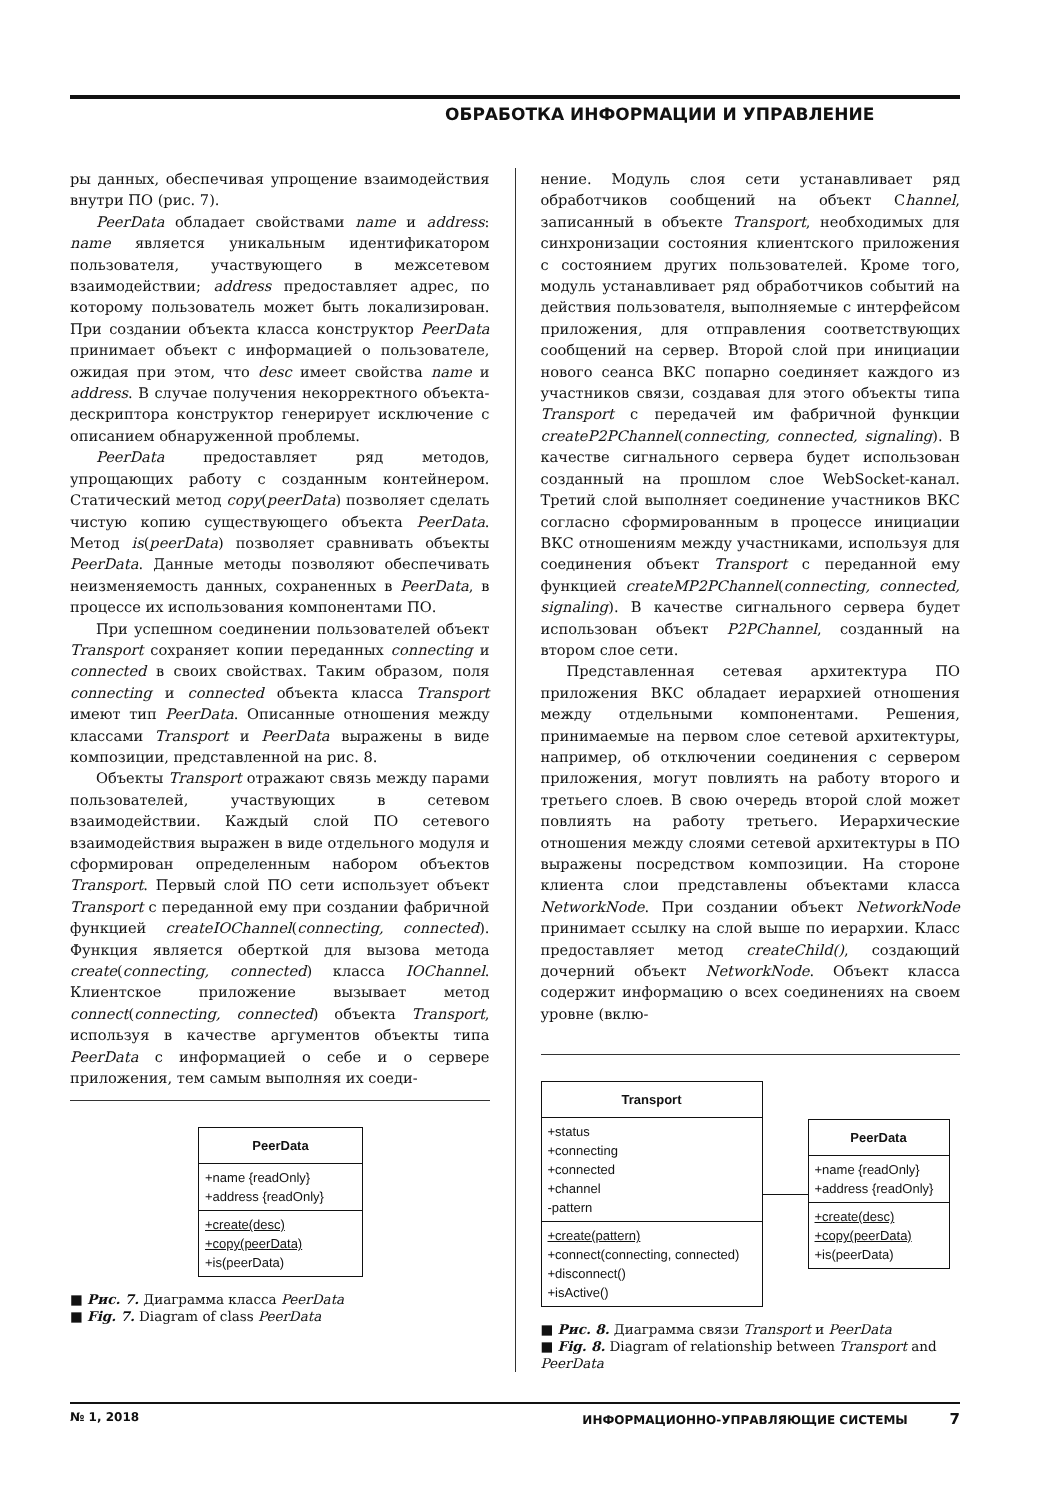ОБРАБОТКА ИНФОРМАЦИИ И УПРАВЛЕНИЕ
ры данных, обеспечивая упрощение взаимодействия внутри ПО (рис. 7).
PeerData обладает свойствами name и address: name является уникальным идентификатором пользователя, участвующего в межсетевом взаимодействии; address предоставляет адрес, по которому пользователь может быть локализирован. При создании объекта класса конструктор PeerData принимает объект с информацией о пользователе, ожидая при этом, что desc имеет свойства name и address. В случае получения некорректного объекта-дескриптора конструктор генерирует исключение с описанием обнаруженной проблемы.
PeerData предоставляет ряд методов, упрощающих работу с созданным контейнером. Статический метод copy(peerData) позволяет сделать чистую копию существующего объекта PeerData. Метод is(peerData) позволяет сравнивать объекты PeerData. Данные методы позволяют обеспечивать неизменяемость данных, сохраненных в PeerData, в процессе их использования компонентами ПО.
При успешном соединении пользователей объект Transport сохраняет копии переданных connecting и connected в своих свойствах. Таким образом, поля connecting и connected объекта класса Transport имеют тип PeerData. Описанные отношения между классами Transport и PeerData выражены в виде композиции, представленной на рис. 8.
Объекты Transport отражают связь между парами пользователей, участвующих в сетевом взаимодействии. Каждый слой ПО сетевого взаимодействия выражен в виде отдельного модуля и сформирован определенным набором объектов Transport. Первый слой ПО сети использует объект Transport с переданной ему при создании фабричной функцией createIOChannel(connecting, connected). Функция является оберткой для вызова метода create(connecting, connected) класса IOChannel. Клиентское приложение вызывает метод connect(connecting, connected) объекта Transport, используя в качестве аргументов объекты типа PeerData с информацией о себе и о сервере приложения, тем самым выполняя их соеди-
PeerData
+name {readOnly}
+address {readOnly}
+create(desc)
+copy(peerData)
+is(peerData)
■ Рис. 7. Диаграмма класса PeerData
■ Fig. 7. Diagram of class PeerData
нение. Модуль слоя сети устанавливает ряд обработчиков сообщений на объект Channel, записанный в объекте Transport, необходимых для синхронизации состояния клиентского приложения с состоянием других пользователей. Кроме того, модуль устанавливает ряд обработчиков событий на действия пользователя, выполняемые с интерфейсом приложения, для отправления соответствующих сообщений на сервер. Второй слой при инициации нового сеанса ВКС попарно соединяет каждого из участников связи, создавая для этого объекты типа Transport с передачей им фабричной функции createP2PChannel(connecting, connected, signaling). В качестве сигнального сервера будет использован созданный на прошлом слое WebSocket-канал. Третий слой выполняет соединение участников ВКС согласно сформированным в процессе инициации ВКС отношениям между участниками, используя для соединения объект Transport с переданной ему функцией createMP2PChannel(connecting, connected, signaling). В качестве сигнального сервера будет использован объект P2PChannel, созданный на втором слое сети.
Представленная сетевая архитектура ПО приложения ВКС обладает иерархией отношения между отдельными компонентами. Решения, принимаемые на первом слое сетевой архитектуры, например, об отключении соединения с сервером приложения, могут повлиять на работу второго и третьего слоев. В свою очередь второй слой может повлиять на работу третьего. Иерархические отношения между слоями сетевой архитектуры в ПО выражены посредством композиции. На стороне клиента слои представлены объектами класса NetworkNode. При создании объект NetworkNode принимает ссылку на слой выше по иерархии. Класс предоставляет метод createChild(), создающий дочерний объект NetworkNode. Объект класса содержит информацию о всех соединениях на своем уровне (вклю-
Transport
+status
+connecting
+connected
+channel
-pattern
+create(pattern)
+connect(connecting, connected)
+disconnect()
+isActive()
PeerData
+name {readOnly}
+address {readOnly}
+create(desc)
+copy(peerData)
+is(peerData)
■ Рис. 8. Диаграмма связи Transport и PeerData
■ Fig. 8. Diagram of relationship between Transport and PeerData
№ 1, 2018 ИНФОРМАЦИОННО-УПРАВЛЯЮЩИЕ СИСТЕМЫ 7